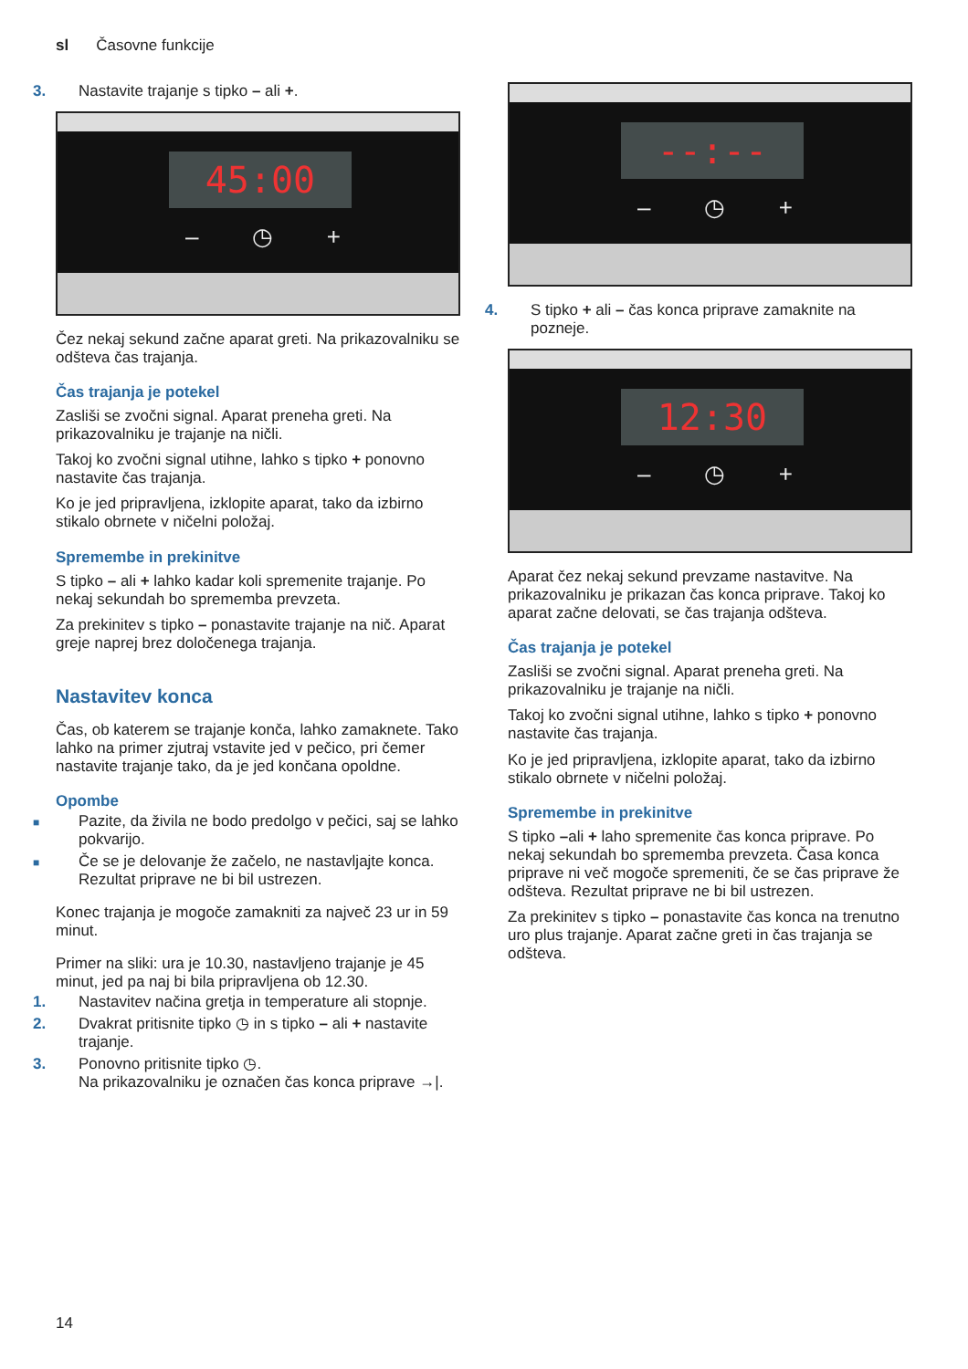sl Časovne funkcije
3. Nastavite trajanje s tipko – ali +.
45:00
– ◷ +
Čez nekaj sekund začne aparat greti. Na prikazovalniku se odšteva čas trajanja.
Čas trajanja je potekel
Zasliši se zvočni signal. Aparat preneha greti. Na prikazovalniku je trajanje na ničli.
Takoj ko zvočni signal utihne, lahko s tipko + ponovno nastavite čas trajanja.
Ko je jed pripravljena, izklopite aparat, tako da izbirno stikalo obrnete v ničelni položaj.
Spremembe in prekinitve
S tipko – ali + lahko kadar koli spremenite trajanje. Po nekaj sekundah bo sprememba prevzeta.
Za prekinitev s tipko – ponastavite trajanje na nič. Aparat greje naprej brez določenega trajanja.
Nastavitev konca
Čas, ob katerem se trajanje konča, lahko zamaknete. Tako lahko na primer zjutraj vstavite jed v pečico, pri čemer nastavite trajanje tako, da je jed končana opoldne.
Opombe
■ Pazite, da živila ne bodo predolgo v pečici, saj se lahko pokvarijo.
■ Če se je delovanje že začelo, ne nastavljajte konca. Rezultat priprave ne bi bil ustrezen.
Konec trajanja je mogoče zamakniti za največ 23 ur in 59 minut.
Primer na sliki: ura je 10.30, nastavljeno trajanje je 45 minut, jed pa naj bi bila pripravljena ob 12.30.
1. Nastavitev načina gretja in temperature ali stopnje.
2. Dvakrat pritisnite tipko ◷ in s tipko – ali + nastavite trajanje.
3. Ponovno pritisnite tipko ◷.
Na prikazovalniku je označen čas konca priprave →|.
--:--
– ◷ +
4. S tipko + ali – čas konca priprave zamaknite na pozneje.
12:30
– ◷ +
Aparat čez nekaj sekund prevzame nastavitve. Na prikazovalniku je prikazan čas konca priprave. Takoj ko aparat začne delovati, se čas trajanja odšteva.
Čas trajanja je potekel
Zasliši se zvočni signal. Aparat preneha greti. Na prikazovalniku je trajanje na ničli.
Takoj ko zvočni signal utihne, lahko s tipko + ponovno nastavite čas trajanja.
Ko je jed pripravljena, izklopite aparat, tako da izbirno stikalo obrnete v ničelni položaj.
Spremembe in prekinitve
S tipko –ali + laho spremenite čas konca priprave. Po nekaj sekundah bo sprememba prevzeta. Časa konca priprave ni več mogoče spremeniti, če se čas priprave že odšteva. Rezultat priprave ne bi bil ustrezen.
Za prekinitev s tipko – ponastavite čas konca na trenutno uro plus trajanje. Aparat začne greti in čas trajanja se odšteva.
14